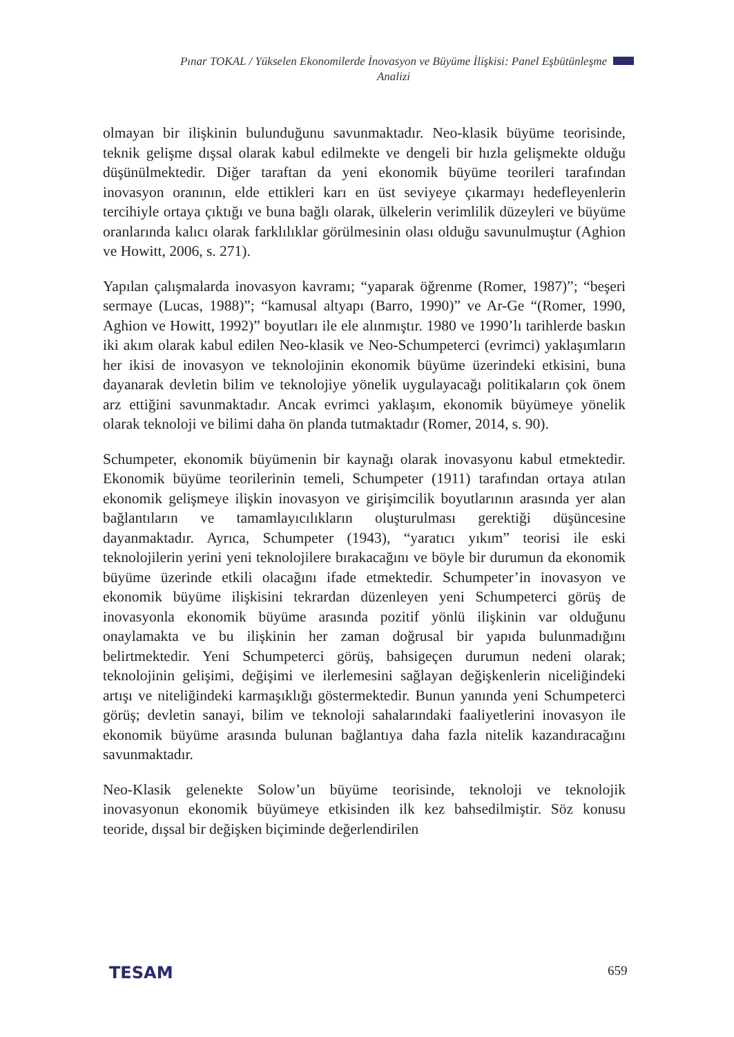Pınar TOKAL / Yükselen Ekonomilerde İnovasyon ve Büyüme İlişkisi: Panel Eşbütünleşme Analizi
olmayan bir ilişkinin bulunduğunu savunmaktadır. Neo-klasik büyüme teorisinde, teknik gelişme dışsal olarak kabul edilmekte ve dengeli bir hızla gelişmekte olduğu düşünülmektedir. Diğer taraftan da yeni ekonomik büyüme teorileri tarafından inovasyon oranının, elde ettikleri karı en üst seviyeye çıkarmayı hedefleyenlerin tercihiyle ortaya çıktığı ve buna bağlı olarak, ülkelerin verimlilik düzeyleri ve büyüme oranlarında kalıcı olarak farklılıklar görülmesinin olası olduğu savunulmuştur (Aghion ve Howitt, 2006, s. 271).
Yapılan çalışmalarda inovasyon kavramı; “yaparak öğrenme (Romer, 1987)”; “beşeri sermaye (Lucas, 1988)”; “kamusal altyapı (Barro, 1990)” ve Ar-Ge “(Romer, 1990, Aghion ve Howitt, 1992)” boyutları ile ele alınmıştır. 1980 ve 1990’lı tarihlerde baskın iki akım olarak kabul edilen Neo-klasik ve Neo-Schumpeterci (evrimci) yaklaşımların her ikisi de inovasyon ve teknolojinin ekonomik büyüme üzerindeki etkisini, buna dayanarak devletin bilim ve teknolojiye yönelik uygulayacağı politikaların çok önem arz ettiğini savunmaktadır. Ancak evrimci yaklaşım, ekonomik büyümeye yönelik olarak teknoloji ve bilimi daha ön planda tutmaktadır (Romer, 2014, s. 90).
Schumpeter, ekonomik büyümenin bir kaynağı olarak inovasyonu kabul etmektedir. Ekonomik büyüme teorilerinin temeli, Schumpeter (1911) tarafından ortaya atılan ekonomik gelişmeye ilişkin inovasyon ve girişimcilik boyutlarının arasında yer alan bağlantıların ve tamamlayıcılıkların oluşturulması gerektiği düşüncesine dayanmaktadır. Ayrıca, Schumpeter (1943), “yaratıcı yıkım” teorisi ile eski teknolojilerin yerini yeni teknolojilere bırakacağını ve böyle bir durumun da ekonomik büyüme üzerinde etkili olacağını ifade etmektedir. Schumpeter’in inovasyon ve ekonomik büyüme ilişkisini tekrardan düzenleyen yeni Schumpeterci görüş de inovasyonla ekonomik büyüme arasında pozitif yönlü ilişkinin var olduğunu onaylamakta ve bu ilişkinin her zaman doğrusal bir yapıda bulunmadığını belirtmektedir. Yeni Schumpeterci görüş, bahsigeçen durumun nedeni olarak; teknolojinin gelişimi, değişimi ve ilerlemesini sağlayan değişkenlerin niceliğindeki artışı ve niteliğindeki karmaşıklığı göstermektedir. Bunun yanında yeni Schumpeterci görüş; devletin sanayi, bilim ve teknoloji sahalarındaki faaliyetlerini inovasyon ile ekonomik büyüme arasında bulunan bağlantıya daha fazla nitelik kazandıracağını savunmaktadır.
Neo-Klasik gelenekte Solow’un büyüme teorisinde, teknoloji ve teknolojik inovasyonun ekonomik büyümeye etkisinden ilk kez bahsedilmiştir. Söz konusu teoride, dışsal bir değişken biçiminde değerlendirilen
TESAM 659